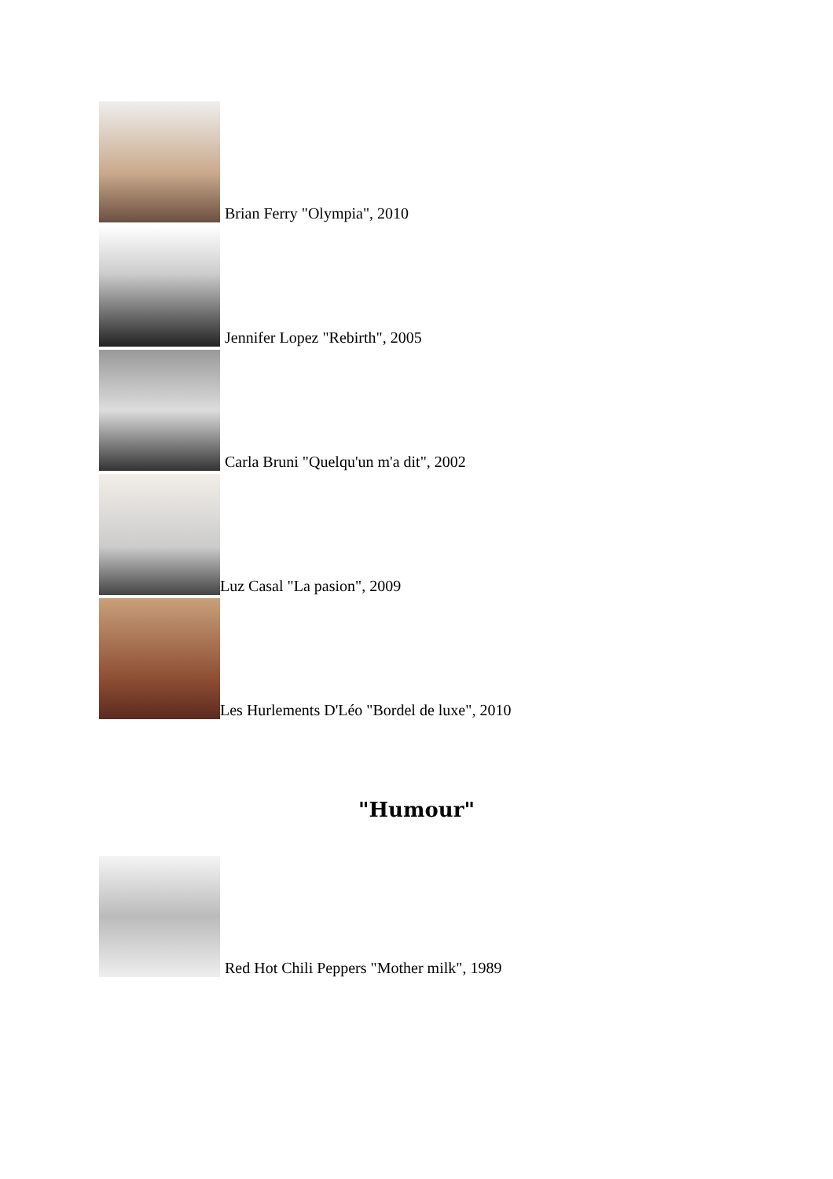Brian Ferry "Olympia", 2010
Jennifer Lopez "Rebirth", 2005
Carla Bruni "Quelqu'un m'a dit", 2002
Luz Casal "La pasion", 2009
Les Hurlements D'Léo "Bordel de luxe", 2010
"Humour"
Red Hot Chili Peppers "Mother milk", 1989